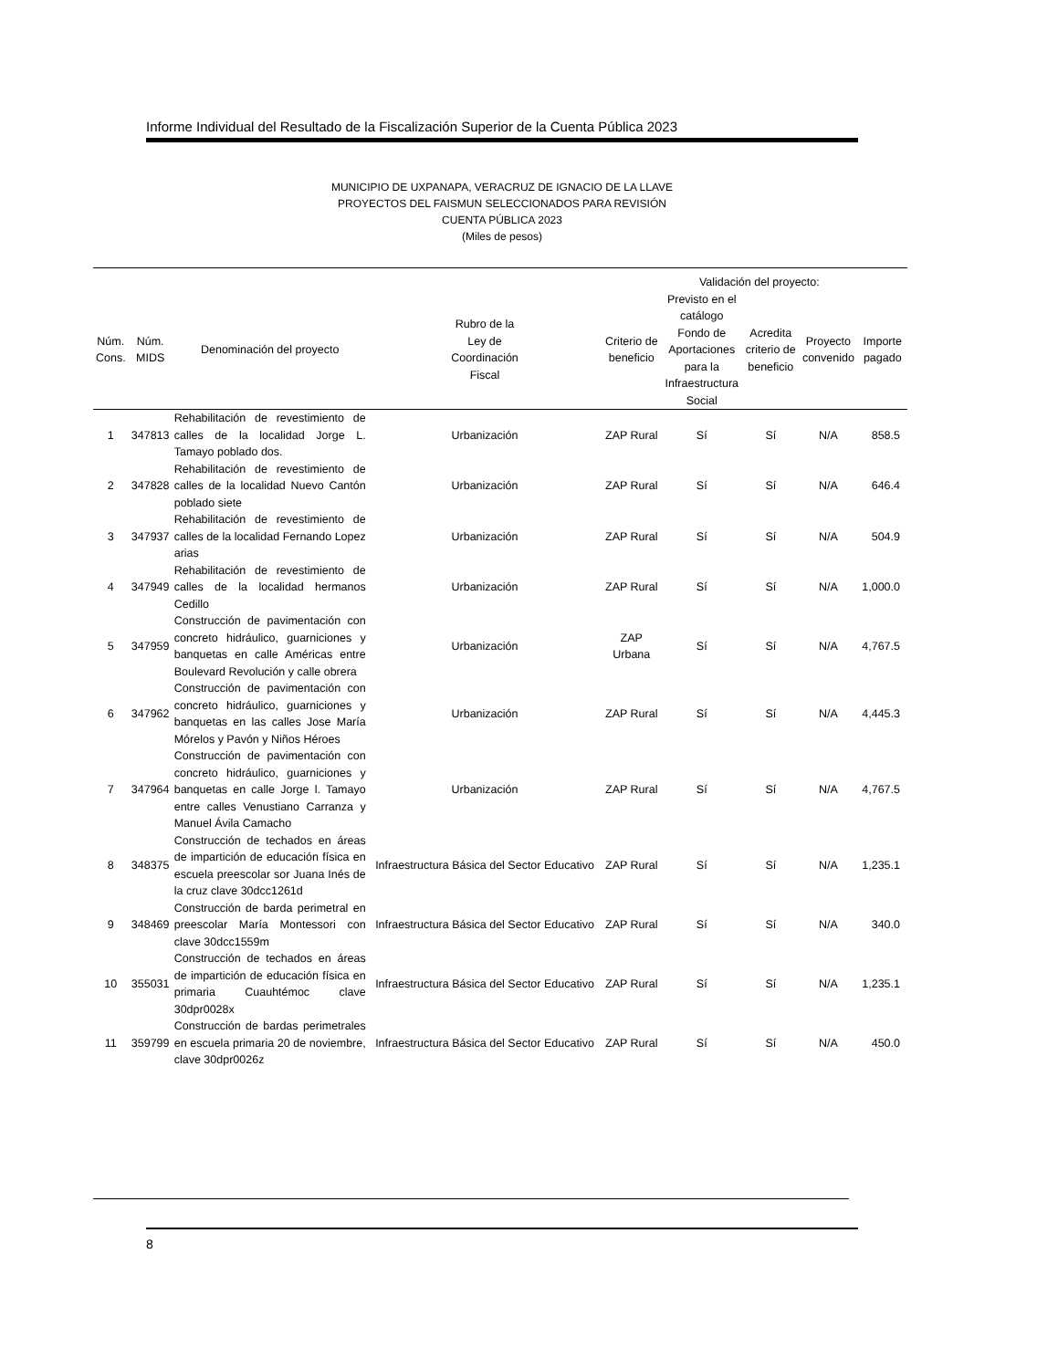Informe Individual del Resultado de la Fiscalización Superior de la Cuenta Pública 2023
MUNICIPIO DE UXPANAPA, VERACRUZ DE IGNACIO DE LA LLAVE
PROYECTOS DEL FAISMUN SELECCIONADOS PARA REVISIÓN
CUENTA PÚBLICA 2023
(Miles de pesos)
| | | | | | Validación del proyecto: | | | |
| --- | --- | --- | --- | --- | --- | --- | --- | --- |
| Núm. Cons. | Núm. MIDS | Denominación del proyecto | Rubro de la Ley de Coordinación Fiscal | Criterio de beneficio | Previsto en el catálogo Fondo de Aportaciones para la Infraestructura Social | Acredita criterio de beneficio | Proyecto convenido | Importe pagado |
| 1 | 347813 | Rehabilitación de revestimiento de calles de la localidad Jorge L. Tamayo poblado dos. | Urbanización | ZAP Rural | Sí | Sí | N/A | 858.5 |
| 2 | 347828 | Rehabilitación de revestimiento de calles de la localidad Nuevo Cantón poblado siete | Urbanización | ZAP Rural | Sí | Sí | N/A | 646.4 |
| 3 | 347937 | Rehabilitación de revestimiento de calles de la localidad Fernando Lopez arias | Urbanización | ZAP Rural | Sí | Sí | N/A | 504.9 |
| 4 | 347949 | Rehabilitación de revestimiento de calles de la localidad hermanos Cedillo | Urbanización | ZAP Rural | Sí | Sí | N/A | 1,000.0 |
| 5 | 347959 | Construcción de pavimentación con concreto hidráulico, guarniciones y banquetas en calle Américas entre Boulevard Revolución y calle obrera | Urbanización | ZAP Urbana | Sí | Sí | N/A | 4,767.5 |
| 6 | 347962 | Construcción de pavimentación con concreto hidráulico, guarniciones y banquetas en las calles Jose María Mórelos y Pavón y Niños Héroes | Urbanización | ZAP Rural | Sí | Sí | N/A | 4,445.3 |
| 7 | 347964 | Construcción de pavimentación con concreto hidráulico, guarniciones y banquetas en calle Jorge l. Tamayo entre calles Venustiano Carranza y Manuel Ávila Camacho | Urbanización | ZAP Rural | Sí | Sí | N/A | 4,767.5 |
| 8 | 348375 | Construcción de techados en áreas de impartición de educación física en escuela preescolar sor Juana Inés de la cruz clave 30dcc1261d | Infraestructura Básica del Sector Educativo | ZAP Rural | Sí | Sí | N/A | 1,235.1 |
| 9 | 348469 | Construcción de barda perimetral en preescolar María Montessori con clave 30dcc1559m | Infraestructura Básica del Sector Educativo | ZAP Rural | Sí | Sí | N/A | 340.0 |
| 10 | 355031 | Construcción de techados en áreas de impartición de educación física en primaria Cuauhtémoc clave 30dpr0028x | Infraestructura Básica del Sector Educativo | ZAP Rural | Sí | Sí | N/A | 1,235.1 |
| 11 | 359799 | Construcción de bardas perimetrales en escuela primaria 20 de noviembre, clave 30dpr0026z | Infraestructura Básica del Sector Educativo | ZAP Rural | Sí | Sí | N/A | 450.0 |
8